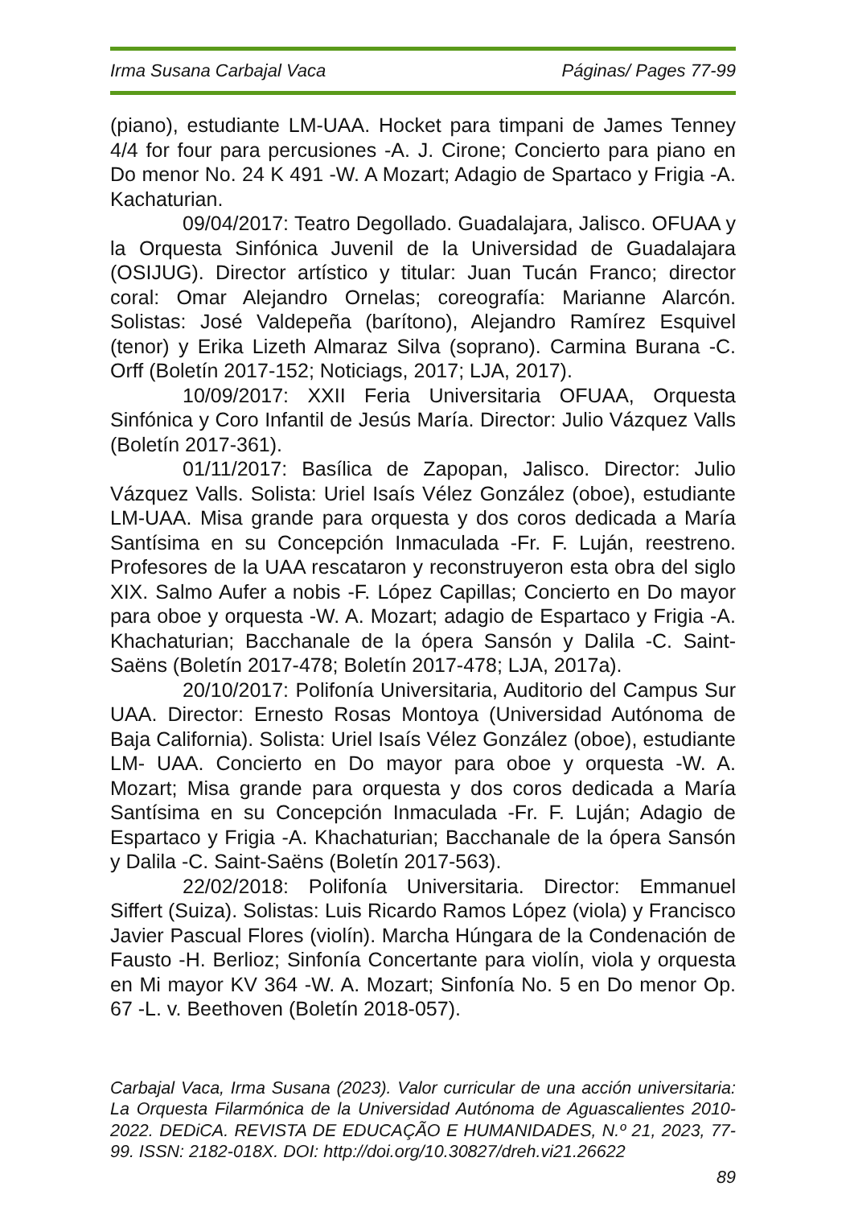Irma Susana Carbajal Vaca Páginas/ Pages 77-99
(piano), estudiante LM-UAA. Hocket para timpani de James Tenney 4/4 for four para percusiones -A. J. Cirone; Concierto para piano en Do menor No. 24 K 491 -W. A Mozart; Adagio de Spartaco y Frigia -A. Kachaturian.
09/04/2017: Teatro Degollado. Guadalajara, Jalisco. OFUAA y la Orquesta Sinfónica Juvenil de la Universidad de Guadalajara (OSIJUG). Director artístico y titular: Juan Tucán Franco; director coral: Omar Alejandro Ornelas; coreografía: Marianne Alarcón. Solistas: José Valdepeña (barítono), Alejandro Ramírez Esquivel (tenor) y Erika Lizeth Almaraz Silva (soprano). Carmina Burana -C. Orff (Boletín 2017-152; Noticiags, 2017; LJA, 2017).
10/09/2017: XXII Feria Universitaria OFUAA, Orquesta Sinfónica y Coro Infantil de Jesús María. Director: Julio Vázquez Valls (Boletín 2017-361).
01/11/2017: Basílica de Zapopan, Jalisco. Director: Julio Vázquez Valls. Solista: Uriel Isaís Vélez González (oboe), estudiante LM-UAA. Misa grande para orquesta y dos coros dedicada a María Santísima en su Concepción Inmaculada -Fr. F. Luján, reestreno. Profesores de la UAA rescataron y reconstruyeron esta obra del siglo XIX. Salmo Aufer a nobis -F. López Capillas; Concierto en Do mayor para oboe y orquesta -W. A. Mozart; adagio de Espartaco y Frigia -A. Khachaturian; Bacchanale de la ópera Sansón y Dalila -C. Saint-Saëns (Boletín 2017-478; Boletín 2017-478; LJA, 2017a).
20/10/2017: Polifonía Universitaria, Auditorio del Campus Sur UAA. Director: Ernesto Rosas Montoya (Universidad Autónoma de Baja California). Solista: Uriel Isaís Vélez González (oboe), estudiante LM- UAA. Concierto en Do mayor para oboe y orquesta -W. A. Mozart; Misa grande para orquesta y dos coros dedicada a María Santísima en su Concepción Inmaculada -Fr. F. Luján; Adagio de Espartaco y Frigia -A. Khachaturian; Bacchanale de la ópera Sansón y Dalila -C. Saint-Saëns (Boletín 2017-563).
22/02/2018: Polifonía Universitaria. Director: Emmanuel Siffert (Suiza). Solistas: Luis Ricardo Ramos López (viola) y Francisco Javier Pascual Flores (violín). Marcha Húngara de la Condenación de Fausto -H. Berlioz; Sinfonía Concertante para violín, viola y orquesta en Mi mayor KV 364 -W. A. Mozart; Sinfonía No. 5 en Do menor Op. 67 -L. v. Beethoven (Boletín 2018-057).
Carbajal Vaca, Irma Susana (2023). Valor curricular de una acción universitaria: La Orquesta Filarmónica de la Universidad Autónoma de Aguascalientes 2010-2022. DEDiCA. REVISTA DE EDUCAÇÃO E HUMANIDADES, N.º 21, 2023, 77-99. ISSN: 2182-018X. DOI: http://doi.org/10.30827/dreh.vi21.26622
89